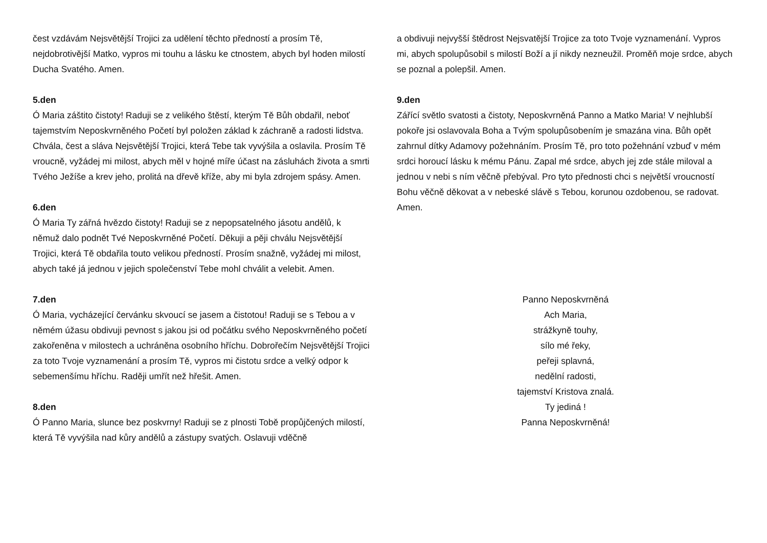čest vzdávám Nejsvětější Trojici za udělení těchto předností a prosím Tě, nejdobrotivější Matko, vypros mi touhu a lásku ke ctnostem, abych byl hoden milostí Ducha Svatého. Amen.
5.den
Ó Maria záštito čistoty! Raduji se z velikého štěstí, kterým Tě Bůh obdařil, neboť tajemstvím Neposkvrněného Početí byl položen základ k záchraně a radosti lidstva. Chvála, čest a sláva Nejsvětější Trojici, která Tebe tak vyvýšila a oslavila. Prosím Tě vroucně, vyžádej mi milost, abych měl v hojné míře účast na zásluhách života a smrti Tvého Ježíše a krev jeho, prolitá na dřevě kříže, aby mi byla zdrojem spásy. Amen.
6.den
Ó Maria Ty zářná hvězdo čistoty! Raduji se z nepopsatelného jásotu andělů, k němuž dalo podnět Tvé Neposkvrněné Početí. Děkuji a pěji chválu Nejsvětější Trojici, která Tě obdařila touto velikou předností. Prosím snažně, vyžádej mi milost, abych také já jednou v jejich společenství Tebe mohl chválit a velebit. Amen.
7.den
Ó Maria, vycházející červánku skvoucí se jasem a čistotou! Raduji se s Tebou a v němém úžasu obdivuji pevnost s jakou jsi od počátku svého Neposkvrněného početí zakořeněna v milostech a uchráněna osobního hříchu. Dobrořečím Nejsvětější Trojici za toto Tvoje vyznamenání a prosím Tě, vypros mi čistotu srdce a velký odpor k sebemenšímu hříchu. Raději umřít než hřešit. Amen.
8.den
Ó Panno Maria, slunce bez poskvrny! Raduji se z plnosti Tobě propůjčených milostí, která Tě vyvýšila nad kůry andělů a zástupy svatých. Oslavuji vděčně
a obdivuji nejvyšší štědrost Nejsvatější Trojice za toto Tvoje vyznamenání. Vypros mi, abych spolupůsobil s milostí Boží a jí nikdy nezneužil. Proměň moje srdce, abych se poznal a polepšil. Amen.
9.den
Zářící světlo svatosti a čistoty, Neposkvrněná Panno a Matko Maria! V nejhlubší pokoře jsi oslavovala Boha a Tvým spolupůsobením je smazána vina. Bůh opět zahrnul dítky Adamovy požehnáním. Prosím Tě, pro toto požehnání vzbuď v mém srdci horoucí lásku k mému Pánu. Zapal mé srdce, abych jej zde stále miloval a jednou v nebi s ním věčně přebýval. Pro tyto přednosti chci s největší vroucností Bohu věčně děkovat a v nebeské slávě s Tebou, korunou ozdobenou, se radovat. Amen.
Panno Neposkvrněná
Ach Maria,
strážkyně touhy,
sílo mé řeky,
peřeji splavná,
nedělní radosti,
tajemství Kristova znalá.
Ty jediná !
Panna Neposkvrněná!